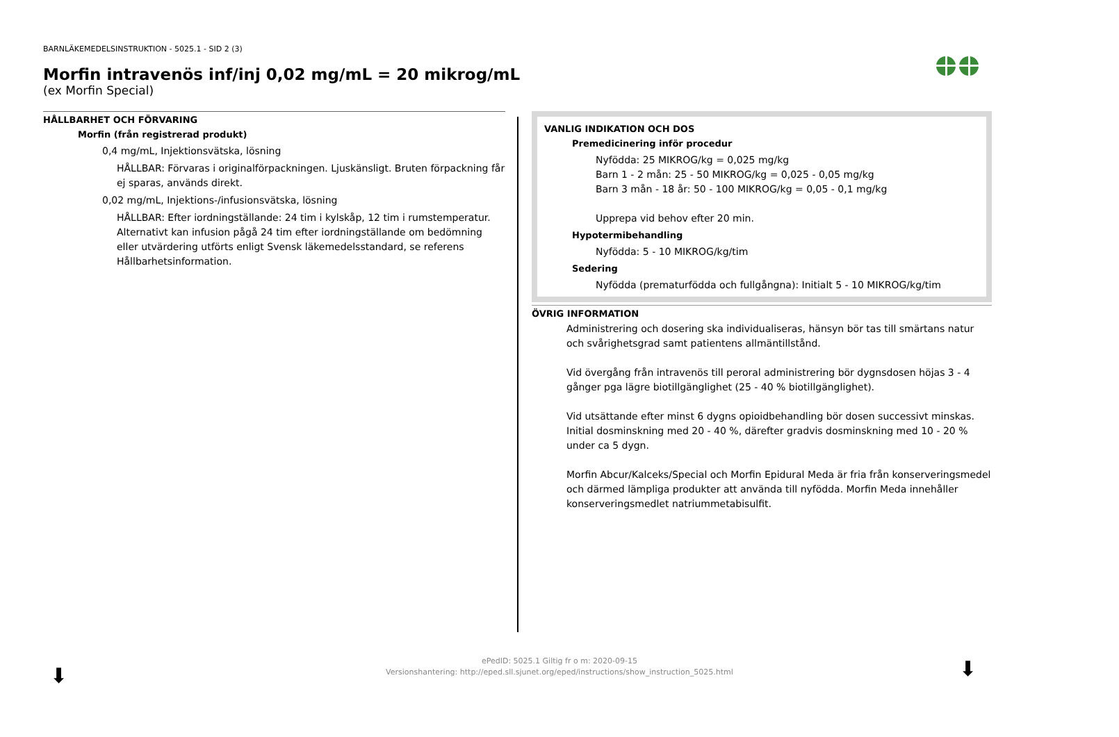BARNLÄKEMEDELSINSTRUKTION - 5025.1 - SID 2 (3)
Morfin intravenös inf/inj 0,02 mg/mL = 20 mikrog/mL
(ex Morfin Special)
HÅLLBARHET OCH FÖRVARING
Morfin (från registrerad produkt)
0,4 mg/mL, Injektionsvätska, lösning
HÅLLBAR: Förvaras i originalförpackningen. Ljuskänsligt. Bruten förpackning får ej sparas, används direkt.
0,02 mg/mL, Injektions-/infusionsvätska, lösning
HÅLLBAR: Efter iordningställande: 24 tim i kylskåp, 12 tim i rumstemperatur. Alternativt kan infusion pågå 24 tim efter iordningställande om bedömning eller utvärdering utförts enligt Svensk läkemedelsstandard, se referens Hållbarhetsinformation.
VANLIG INDIKATION OCH DOS
Premedicinering inför procedur
Nyfödda: 25 MIKROG/kg = 0,025 mg/kg
Barn 1 - 2 mån: 25 - 50 MIKROG/kg = 0,025 - 0,05 mg/kg
Barn 3 mån - 18 år: 50 - 100 MIKROG/kg = 0,05 - 0,1 mg/kg
Upprepa vid behov efter 20 min.
Hypotermibehandling
Nyfödda: 5 - 10 MIKROG/kg/tim
Sedering
Nyfödda (prematurfödda och fullgångna): Initialt 5 - 10 MIKROG/kg/tim
ÖVRIG INFORMATION
Administrering och dosering ska individualiseras, hänsyn bör tas till smärtans natur och svårighetsgrad samt patientens allmäntillstånd.
Vid övergång från intravenös till peroral administrering bör dygnsdosen höjas 3 - 4 gånger pga lägre biotillgänglighet (25 - 40 % biotillgänglighet).
Vid utsättande efter minst 6 dygns opioidbehandling bör dosen successivt minskas. Initial dosminskning med 20 - 40 %, därefter gradvis dosminskning med 10 - 20 % under ca 5 dygn.
Morfin Abcur/Kalceks/Special och Morfin Epidural Meda är fria från konserveringsmedel och därmed lämpliga produkter att använda till nyfödda. Morfin Meda innehåller konserveringsmedlet natriummetabisulfit.
ePedID: 5025.1 Giltig fr o m: 2020-09-15
Versionshantering: http://eped.sll.sjunet.org/eped/instructions/show_instruction_5025.html
⬇ ⬇